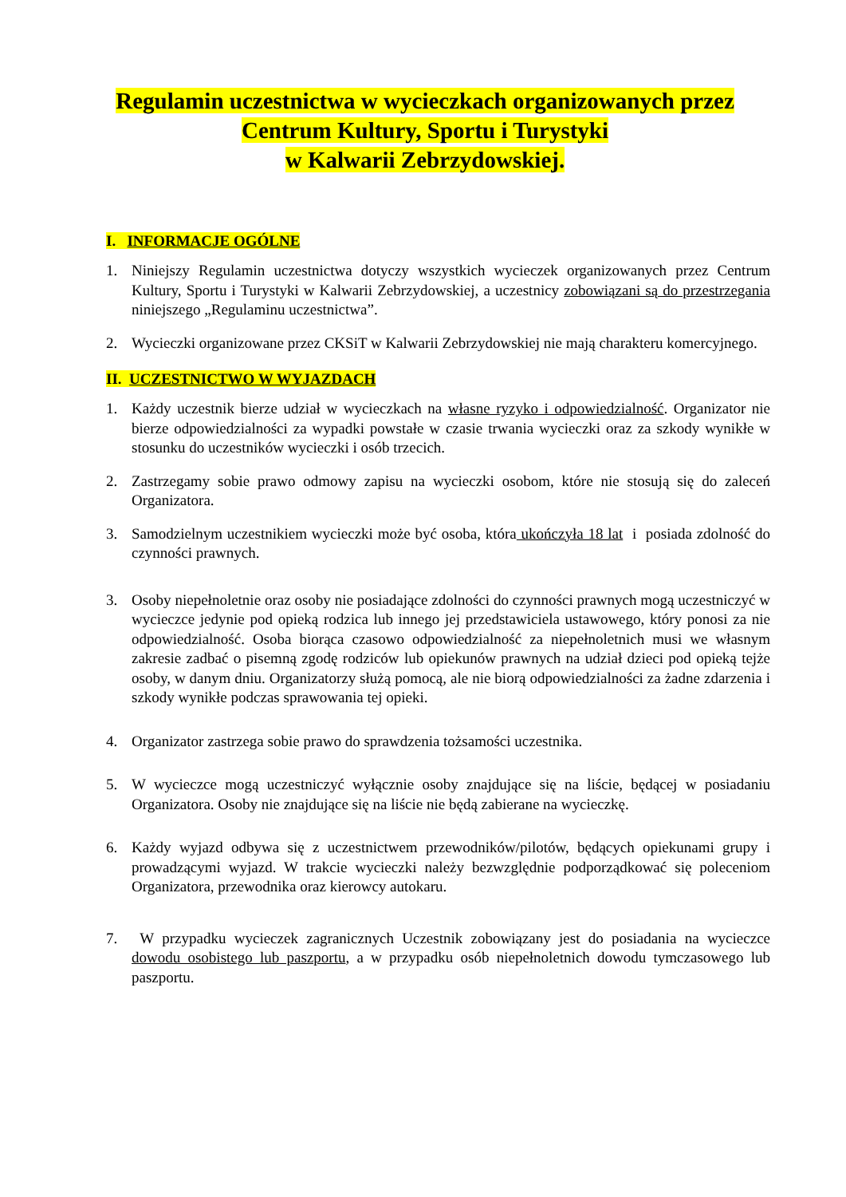Regulamin uczestnictwa w wycieczkach organizowanych przez
Centrum Kultury, Sportu i Turystyki
w Kalwarii Zebrzydowskiej.
I. INFORMACJE OGÓLNE
1. Niniejszy Regulamin uczestnictwa dotyczy wszystkich wycieczek organizowanych przez Centrum Kultury, Sportu i Turystyki w Kalwarii Zebrzydowskiej, a uczestnicy zobowiązani są do przestrzegania niniejszego „Regulaminu uczestnictwa”.
2. Wycieczki organizowane przez CKSiT w Kalwarii Zebrzydowskiej nie mają charakteru komercyjnego.
II. UCZESTNICTWO W WYJAZDACH
1. Każdy uczestnik bierze udział w wycieczkach na własne ryzyko i odpowiedzialność. Organizator nie bierze odpowiedzialności za wypadki powstałe w czasie trwania wycieczki oraz za szkody wynikłe w stosunku do uczestników wycieczki i osób trzecich.
2. Zastrzegamy sobie prawo odmowy zapisu na wycieczki osobom, które nie stosują się do zaleceń Organizatora.
3. Samodzielnym uczestnikiem wycieczki może być osoba, która ukończyła 18 lat i posiada zdolność do czynności prawnych.
3. Osoby niepełnoletnie oraz osoby nie posiadające zdolności do czynności prawnych mogą uczestniczyć w wycieczce jedynie pod opieką rodzica lub innego jej przedstawiciela ustawowego, który ponosi za nie odpowiedzialność. Osoba biorąca czasowo odpowiedzialność za niepełnoletnich musi we własnym zakresie zadbać o pisemną zgodę rodziców lub opiekunów prawnych na udział dzieci pod opieką tejże osoby, w danym dniu. Organizatorzy służą pomocą, ale nie biorą odpowiedzialności za żadne zdarzenia i szkody wynikłe podczas sprawowania tej opieki.
4. Organizator zastrzega sobie prawo do sprawdzenia tożsamości uczestnika.
5. W wycieczce mogą uczestniczyć wyłącznie osoby znajdujące się na liście, będącej w posiadaniu Organizatora. Osoby nie znajdujące się na liście nie będą zabierane na wycieczkę.
6. Każdy wyjazd odbywa się z uczestnictwem przewodników/pilotów, będących opiekunami grupy i prowadzącymi wyjazd. W trakcie wycieczki należy bezwzględnie podporządkować się poleceniom Organizatora, przewodnika oraz kierowcy autokaru.
7. W przypadku wycieczek zagranicznych Uczestnik zobowiązany jest do posiadania na wycieczce dowodu osobistego lub paszportu, a w przypadku osób niepełnoletnich dowodu tymczasowego lub paszportu.